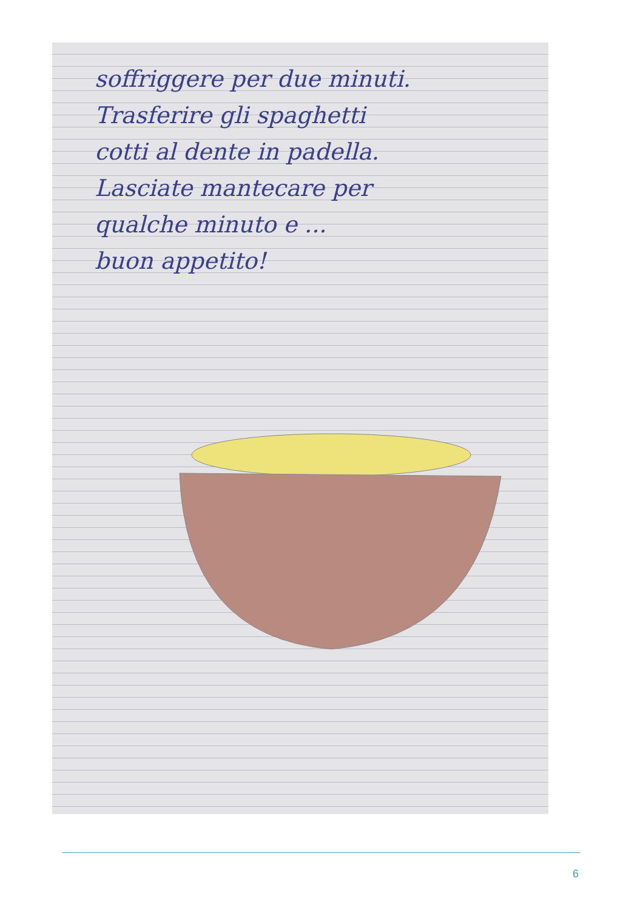soffriggere per due minuti.
Trasferire gli spaghetti
cotti al dente in padella.
Lasciate mantecare per
qualche minuto e ...
buon appetito!
6